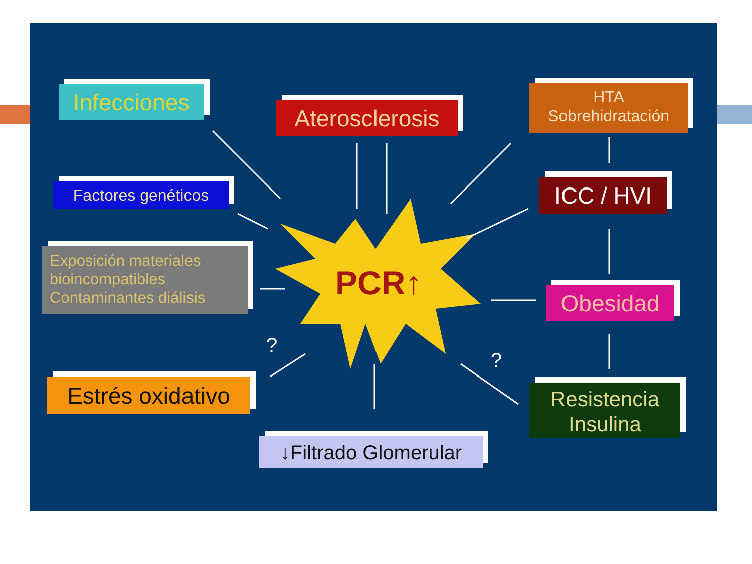Infecciones
Aterosclerosis
HTA
Sobrehidratación
Factores genéticos ICC / HVI
Exposición materiales bioincompatibles Contaminantes diálisis
PCR↑ Obesidad
?
?
Estrés oxidativo
Resistencia Insulina
↓Filtrado Glomerular